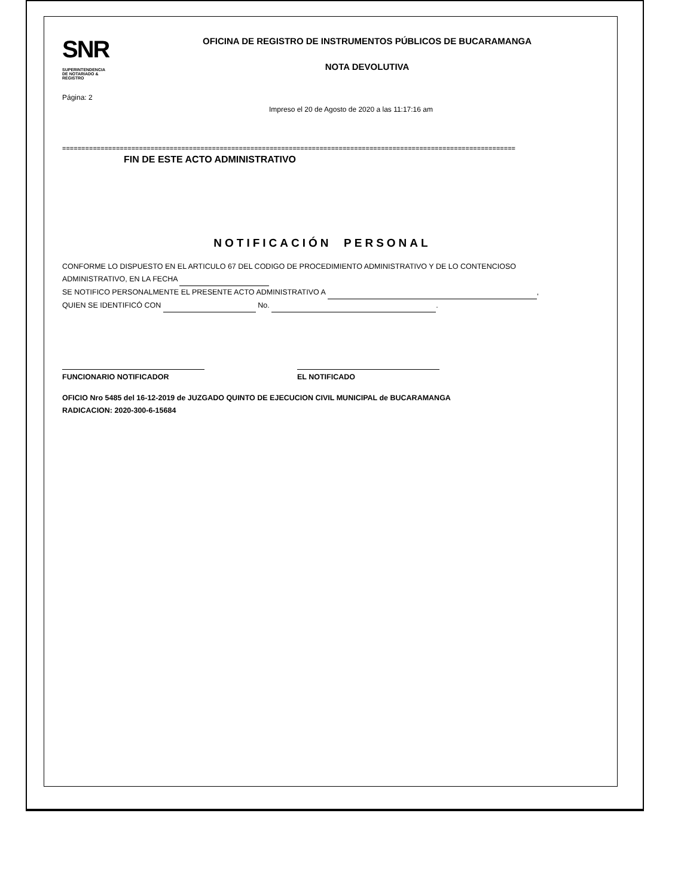SNR SUPERINTENDENCIA DE NOTARIADO & REGISTRO
OFICINA DE REGISTRO DE INSTRUMENTOS PÚBLICOS DE BUCARAMANGA
NOTA DEVOLUTIVA
Página: 2
Impreso el 20 de Agosto de 2020 a las 11:17:16 am
======================================================================================================================
FIN DE ESTE ACTO ADMINISTRATIVO
NOTIFICACIÓN PERSONAL
CONFORME LO DISPUESTO EN EL ARTICULO 67 DEL CODIGO DE PROCEDIMIENTO ADMINISTRATIVO Y DE LO CONTENCIOSO
ADMINISTRATIVO, EN LA FECHA
SE NOTIFICO PERSONALMENTE EL PRESENTE ACTO ADMINISTRATIVO A ,
QUIEN SE IDENTIFICÓ CON No. .
FUNCIONARIO NOTIFICADOR EL NOTIFICADO
OFICIO Nro 5485 del 16-12-2019 de JUZGADO QUINTO DE EJECUCION CIVIL MUNICIPAL de BUCARAMANGA
RADICACION: 2020-300-6-15684